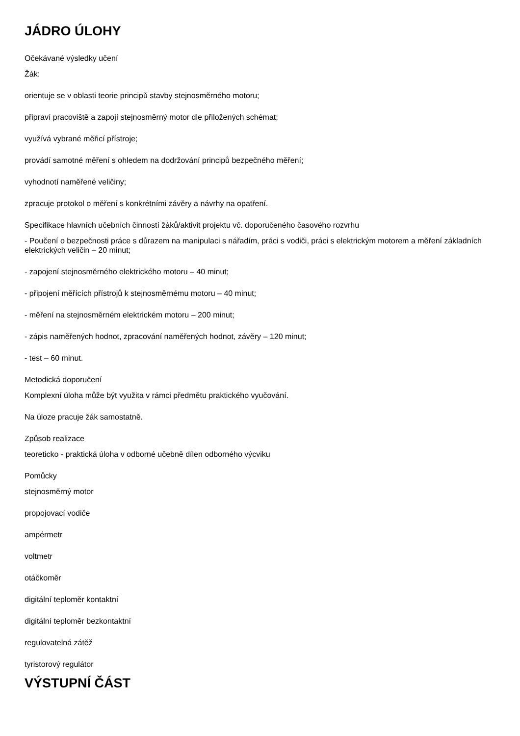JÁDRO ÚLOHY
Očekávané výsledky učení
Žák:
orientuje se v oblasti teorie principů stavby stejnosměrného motoru;
připraví pracoviště a zapojí stejnosměrný motor dle přiložených schémat;
využívá vybrané měřicí přístroje;
provádí samotné měření s ohledem na dodržování principů bezpečného měření;
vyhodnotí naměřené veličiny;
zpracuje protokol o měření s konkrétními závěry a návrhy na opatření.
Specifikace hlavních učebních činností žáků/aktivit projektu vč. doporučeného časového rozvrhu
- Poučení o bezpečnosti práce s důrazem na manipulaci s nářadím, práci s vodiči, práci s elektrickým motorem a měření základních elektrických veličin – 20 minut;
- zapojení stejnosměrného elektrického motoru – 40 minut;
- připojení měřících přístrojů k stejnosměrnému motoru – 40 minut;
- měření na stejnosměrném elektrickém motoru – 200 minut;
- zápis naměřených hodnot, zpracování naměřených hodnot, závěry – 120 minut;
- test – 60 minut.
Metodická doporučení
Komplexní úloha může být využita v rámci předmětu praktického vyučování.
Na úloze pracuje žák samostatně.
Způsob realizace
teoreticko - praktická úloha v odborné učebně dílen odborného výcviku
Pomůcky
stejnosměrný motor
propojovací vodiče
ampérmetr
voltmetr
otáčkoměr
digitální teploměr kontaktní
digitální teploměr bezkontaktní
regulovatelná zátěž
tyristorový regulátor
VÝSTUPNÍ ČÁST